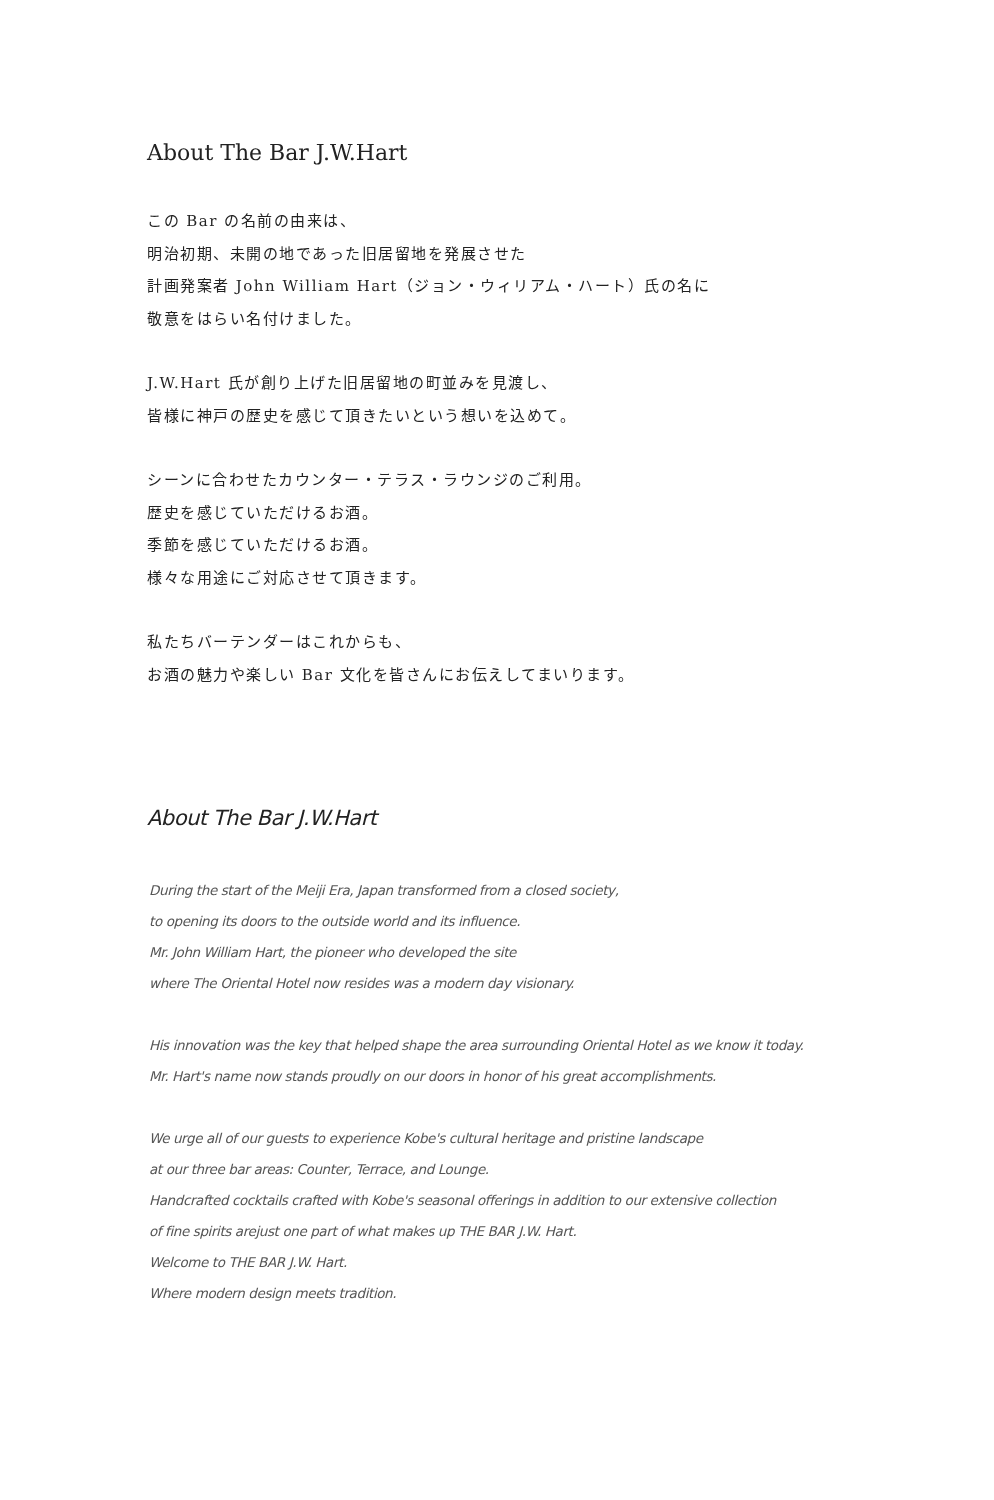About The Bar J.W.Hart
この Bar の名前の由来は、
明治初期、未開の地であった旧居留地を発展させた
計画発案者 John William Hart（ジョン・ウィリアム・ハート）氏の名に
敬意をはらい名付けました。
J.W.Hart 氏が創り上げた旧居留地の町並みを見渡し、
皆様に神戸の歴史を感じて頂きたいという想いを込めて。
シーンに合わせたカウンター・テラス・ラウンジのご利用。
歴史を感じていただけるお酒。
季節を感じていただけるお酒。
様々な用途にご対応させて頂きます。
私たちバーテンダーはこれからも、
お酒の魅力や楽しい Bar 文化を皆さんにお伝えしてまいります。
About The Bar J.W.Hart
During the start of the Meiji Era, Japan transformed from a closed society,
to opening its doors to the outside world and its influence.
Mr. John William Hart, the pioneer who developed the site
where The Oriental Hotel now resides was a modern day visionary.
His innovation was the key that helped shape the area surrounding Oriental Hotel as we know it today.
Mr. Hart's name now stands proudly on our doors in honor of his great accomplishments.
We urge all of our guests to experience Kobe's cultural heritage and pristine landscape
at our three bar areas: Counter, Terrace, and Lounge.
Handcrafted cocktails crafted with Kobe's seasonal offerings in addition to our extensive collection
of fine spirits arejust one part of what makes up THE BAR J.W. Hart.
Welcome to THE BAR J.W. Hart.
Where modern design meets tradition.